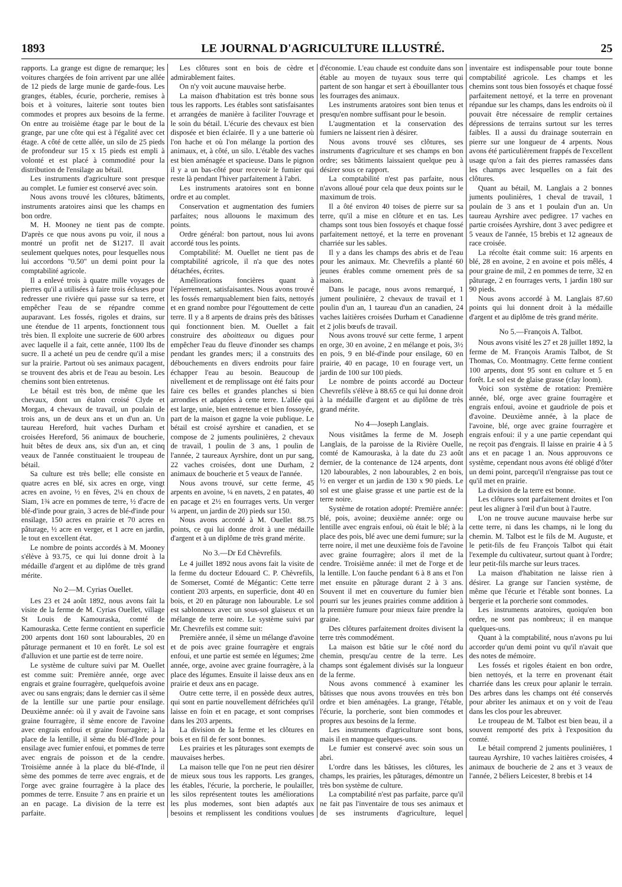1893 LE JOURNAL D'AGRICULTURE ILLUSTRÉ. 25
rapports. La grange est digne de remarque; les voitures chargées de foin arrivent par une allée de 12 pieds de large munie de garde-fous. Les granges, étables, écurie, porcherie, remises à bois et à voitures, laiterie sont toutes bien commodes et propres aux besoins de la ferme. On entre au troisième étage par le bout de la grange, par une côte qui est à l'égalité avec cet étage. A côté de cette allée, un silo de 25 pieds de profondeur sur 15 x 15 pieds est empli à volonté et est placé à commodité pour la distribution de l'ensilage au bétail.
Les instruments d'agriculture sont presque au complet. Le fumier est conservé avec soin.
Nous avons trouvé les clôtures, bâtiments, instruments aratoires ainsi que les champs en bon ordre.
M. H. Mooney ne tient pas de compte. D'après ce que nous avons pu voir, il nous a montré un profit net de $1217. Il avait seulement quelques notes, pour lesquelles nous lui accordons "0.50" un demi point pour la comptabilité agricole.
Il a enlevé trois à quatre mille voyages de pierres qu'il a utilisées à faire trois écluses pour redresser une rivière qui passe sur sa terre, et empêcher l'eau de se répandre comme auparavant. Les fossés, rigoles et drains, sur une étendue de 11 arpents, fonctionnent tous très bien. Il exploite une sucrerie de 600 arbres avec laquelle il a fait, cette année, 1100 lbs de sucre. Il a acheté un peu de cendre qu'il a mise sur la prairie. Partout où ses animaux pacagent, se trouvent des abris et de l'eau au besoin. Les chemins sont bien entretenus.
Le bétail est très bon, de même que les chevaux, dont un étalon croisé Clyde et Morgan, 4 chevaux de travail, un poulain de trois ans, un de deux ans et un d'un an. Un taureau Hereford, huit vaches Durham et croisées Hereford, 56 animaux de boucherie, huit bêtes de deux ans, six d'un an, et cinq veaux de l'année constituaient le troupeau de bétail.
Sa culture est très belle; elle consiste en quatre acres en blé, six acres en orge, vingt acres en avoine, ½ en fèves, 2¼ en choux de Siam, 1¾ acre en pommes de terre, ½ d'acre de blé-d'inde pour grain, 3 acres de blé-d'inde pour ensilage, 150 acres en prairie et 70 acres en pâturage, ½ acre en verger, et 1 acre en jardin, le tout en excellent état.
Le nombre de points accordés à M. Mooney s'élève à 93.75, ce qui lui donne droit à la médaille d'argent et au diplôme de très grand mérite.
No 2—M. Cyrias Ouellet.
Les 23 et 24 août 1892, nous avons fait la visite de la ferme de M. Cyrias Ouellet, village St Louis de Kamouraska, comté de Kamouraska. Cette ferme contient en superficie 200 arpents dont 160 sont labourables, 20 en pâturage permanent et 10 en forêt. Le sol est d'alluvion et une partie est de terre noire.
Le système de culture suivi par M. Ouellet est comme suit: Première année, orge avec engrais et graine fourragère, quelquefois avoine avec ou sans engrais; dans le dernier cas il sème de la lentille sur une partie pour ensilage. Deuxième année: où il y avait de l'avoine sans graine fourragère, il sème encore de l'avoine avec engrais enfoui et graine fourragère; à la place de la lentille, il sème du blé-d'Inde pour ensilage avec fumier enfoui, et pommes de terre avec engrais de poisson et de la cendre. Troisième année à la place du blé-d'Inde, il sème des pommes de terre avec engrais, et de l'orge avec graine fourragère à la place des pommes de terre. Ensuite 7 ans en prairie et un an en pacage. La division de la terre est parfaite.
Les clôtures sont en bois de cèdre et admirablement faites.
On n'y voit aucune mauvaise herbe.
La maison d'habitation est très bonne sous tous les rapports. Les étables sont satisfaisantes et arrangées de manière à faciliter l'ouvrage et le soin du bétail. L'écurie des chevaux est bien disposée et bien éclairée. Il y a une batterie où l'on hache et où l'on mélange la portion des animaux, et, à côté, un silo. L'étable des vaches est bien aménagée et spacieuse. Dans le pignon il y a un bas-côté pour recevoir le fumier qui reste là pendant l'hiver parfaitement à l'abri.
Les instruments aratoires sont en bonne ordre et au complet.
Conservation et augmentation des fumiers parfaites; nous allouons le maximum des points.
Ordre général: bon partout, nous lui avons accordé tous les points.
Comptabilité: M. Ouellet ne tient pas de comptabilité agricole, il n'a que des notes détachées, écrites.
Améliorations foncières quant à l'épierrement, satisfaisantes. Nous avons trouvé les fossés remarquablement bien faits, nettoyés et en grand nombre pour l'égouttement de cette terre. Il y a 8 arpents de drains près des bâtisses qui fonctionnent bien. M. Ouellet a fait construire des aboitteaux ou digues pour empêcher l'eau du fleuve d'inonder ses champs pendant les grandes mers; il a construits des débouchements en divers endroits pour faire échapper l'eau au besoin. Beaucoup de nivellement et de remplissage ont été faits pour faire ces belles et grandes planches si bien arrondies et adaptées à cette terre. L'allée qui est large, unie, bien entretenue et bien fossoyée, part de la maison et gagne la voie publique. Le bétail est croisé ayrshire et canadien, et se compose de 2 juments poulinières, 2 chevaux de travail, 1 poulin de 3 ans, 1 poulin de l'année, 2 taureaux Ayrshire, dont un pur sang, 22 vaches croisées, dont une Durham, 2 animaux de boucherie et 5 veaux de l'année.
Nous avons trouvé, sur cette ferme, 45 arpents en avoine, ¼ en navets, 2 en patates, 40 en pacage et 2½ en fourrages verts. Un verger ¼ arpent, un jardin de 20) pieds sur 150.
Nous avons accordé à M. Ouellet 88.75 points, ce qui lui donne droit à une médaille d'argent et à un diplôme de très grand mérite.
No 3.—Dr Ed Chèvrefils.
Le 4 juillet 1892 nous avons fait la visite de la ferme du docteur Edouard C. P. Chèvrefils, de Somerset, Comté de Mégantic: Cette terre contient 203 arpents, en superficie, dont 40 en bois, et 20 en pâturage non labourable. Le sol est sablonneux avec un sous-sol glaiseux et un mélange de terre noire. Le système suivi par Mr. Chevrefils est comme suit:
Première année, il sème un mélange d'avoine et de pois avec graine fourragère et engrais enfoui, et une partie est semée en légumes; 2me année, orge, avoine avec graine fourragère, à la place des légumes. Ensuite il laisse deux ans en prairie et deux ans en pacage.
Outre cette terre, il en possède deux autres, qui sont en partie nouvellement défrichées qu'il laisse en foin et en pacage, et sont comprises dans les 203 arpents.
La division de la ferme et les clôtures en bois et en fil de fer sont bonnes.
Les prairies et les pâturages sont exempts de mauvaises herbes.
La maison telle que l'on ne peut rien désirer de mieux sous tous les rapports. Les granges, les étables, l'écurie, la porcherie, le poulailler, les silos représentent toutes les améliorations les plus modernes, sont bien adaptés aux besoins et remplissent les conditions voulues d'économie. L'eau chaude est conduite dans son étable au moyen de tuyaux sous terre qui partent de son hangar et sert à ébouillanter tous les fourrages des animaux.
Les instruments aratoires sont bien tenus et presqu'en nombre suffisant pour le besoin.
L'augmentation et la conservation des fumiers ne laissent rien à désirer.
Nous avons trouvé ses clôtures, ses instruments d'agriculture et ses champs en bon ordre; ses bâtiments laissaient quelque peu à désirer sous ce rapport.
La comptabilité n'est pas parfaite, nous n'avons alloué pour cela que deux points sur le maximum de trois.
Il a ôté environ 40 toises de pierre sur sa terre, qu'il a mise en clôture et en tas. Les champs sont tous bien fossoyés et chaque fossé parfaitement nettoyé, et la terre en provenant charriée sur les sables.
Il y a dans les champs des abris et de l'eau pour les animaux. Mr. Chevrefils a planté 60 jeunes érables comme ornement près de sa maison.
Dans le pacage, nous avons remarqué, 1 jument poulinière, 2 chevaux de travail et 1 poulin d'un an, 1 taureau d'un an canadien, 24 vaches laitières croisées Durham et Canadienne et 2 jolis bœufs de travail.
Nous avons trouvé sur cette ferme, 1 arpent en orge, 30 en avoine, 2 en mélange et pois, 3½ en pois, 9 en blé-d'inde pour ensilage, 60 en prairie, 40 en pacage, 10 en fourage vert, un jardin de 100 sur 100 pieds.
Le nombre de points accordé au Docteur Chevrefils s'élève à 88.65 ce qui lui donne droit à la médaille d'argent et au diplôme de très grand mérite.
No 4—Joseph Langlais.
Nous visitâmes la ferme de M. Joseph Langlais, de la paroisse de la Rivière Ouelle, comté de Kamouraska, à la date du 23 août dernier, de la contenance de 124 arpents, dont 120 labourables, 2 non labourables, 2 en bois, ½ en verger et un jardin de 130 x 90 pieds. Le sol est une glaise grasse et une partie est de la terre noire.
Système de rotation adopté: Première année: blé, pois, avoine; deuxième année: orge ou lentille avec engrais enfoui, où était le blé; à la place des pois, blé avec une demi fumure; sur la terre noire, il met une deuxième fois de l'avoine avec graine fourragère; alors il met de la cendre. Troisième année: il met de l'orge et de la lentille. L'on fauche pendant 6 à 8 ans et l'on met ensuite en pâturage durant 2 à 3 ans. Souvent il met en couverture du fumier bien pourri sur les jeunes prairies comme addition à la première fumure pour mieux faire prendre la graine.
Des clôtures parfaitement droites divisent la terre très commodément.
La maison est bâtie sur le côté nord du chemin, presqu'au centre de la terre. Les champs sont également divisés sur la longueur de la ferme.
Nous avons commencé à examiner les bâtisses que nous avons trouvées en très bon ordre et bien aménagées. La grange, l'étable, l'écurie, la porcherie, sont bien commodes et propres aux besoins de la ferme.
Les instruments d'agriculture sont bons, mais il en manque quelques-uns.
Le fumier est conservé avec soin sous un abri.
L'ordre dans les bâtisses, les clôtures, les champs, les prairies, les pâturages, démontre un très bon système de culture.
La comptabilité n'est pas parfaite, parce qu'il ne fait pas l'inventaire de tous ses animaux et de ses instruments d'agriculture, lequel inventaire est indispensable pour toute bonne comptabilité agricole. Les champs et les chemins sont tous bien fossoyés et chaque fossé parfaitement nettoyé, et la terre en provenant répandue sur les champs, dans les endroits où il pouvait être nécessaire de remplir certaines dépressions de terrains surtout sur les terres faibles. Il a aussi du drainage souterrain en pierre sur une longueur de 4 arpents. Nous avons été particulièrement frappés de l'excellent usage qu'on a fait des pierres ramassées dans les champs avec lesquelles on a fait des clôtures.
Quant au bétail, M. Langlais a 2 bonnes juments poulinières, 1 cheval de travail, 1 poulain de 3 ans et 1 poulain d'un an. Un taureau Ayrshire avec pedigree. 17 vaches en partie croisées Ayrshire, dont 3 avec pedigree et 5 veaux de l'année, 15 brebis et 12 agneaux de race croisée.
La récolte était comme suit: 16 arpents en blé, 28 en avoine, 2 en avoine et pois mêlés, 4 pour graine de mil, 2 en pommes de terre, 32 en pâturage, 2 en fourrages verts, 1 jardin 180 sur 90 pieds.
Nous avons accordé à M. Langlais 87.60 points qui lui donnent droit à la médaille d'argent et au diplôme de très grand mérite.
No 5.—François A. Talbot.
Nous avons visité les 27 et 28 juillet 1892, la ferme de M. François Aramis Talbot, de St Thomas, Co. Montmagny. Cette ferme contient 100 arpents, dont 95 sont en culture et 5 en forêt. Le sol est de glaise grasse (clay loom).
Voici son système de rotation: Première année, blé, orge avec graine fourragère et engrais enfoui, avoine et gaudriole de pois et d'avoine. Deuxième année, à la place de l'avoine, blé, orge avec graine fourragère et engrais enfoui: il y a une partie cependant qui ne reçoit pas d'engrais. Il laisse en prairie 4 à 5 ans et en pacage 1 an. Nous approuvons ce système, cependant nous avons été obligé d'ôter un demi point, parcequ'il n'engraisse pas tout ce qu'il met en prairie.
La division de la terre est bonne.
Les clôtures sont parfaitement droites et l'on peut les aligner à l'œil d'un bout à l'autre.
L'on ne trouve aucune mauvaise herbe sur cette terre, ni dans les champs, ni le long du chemin. M. Talbot est le fils de M. Auguste, et le petit-fils de feu François Talbot qui était l'exemple du cultivateur, surtout quant à l'ordre; leur petit-fils marche sur leurs traces.
La maison d'habitation ne laisse rien à désirer. La grange sur l'ancien système, de même que l'écurie et l'étable sont bonnes. La bergerie et la porcherie sont commodes.
Les instruments aratoires, quoiqu'en bon ordre, ne sont pas nombreux; il en manque quelques-uns.
Quant à la comptabilité, nous n'avons pu lui accorder qu'un demi point vu qu'il n'avait que des notes de mémoire.
Les fossés et rigoles étaient en bon ordre, bien nettoyés, et la terre en provenant était charriée dans les creux pour aplanir le terrain. Des arbres dans les champs ont été conservés pour abriter les animaux et on y voit de l'eau dans les clos pour les abreuver.
Le troupeau de M. Talbot est bien beau, il a souvent remporté des prix à l'exposition du comté.
Le bétail comprend 2 juments poulinières, 1 taureau Ayrshire, 10 vaches laitières croisées, 4 animaux de boucherie de 2 ans et 3 veaux de l'année, 2 béliers Leicester, 8 brebis et 14